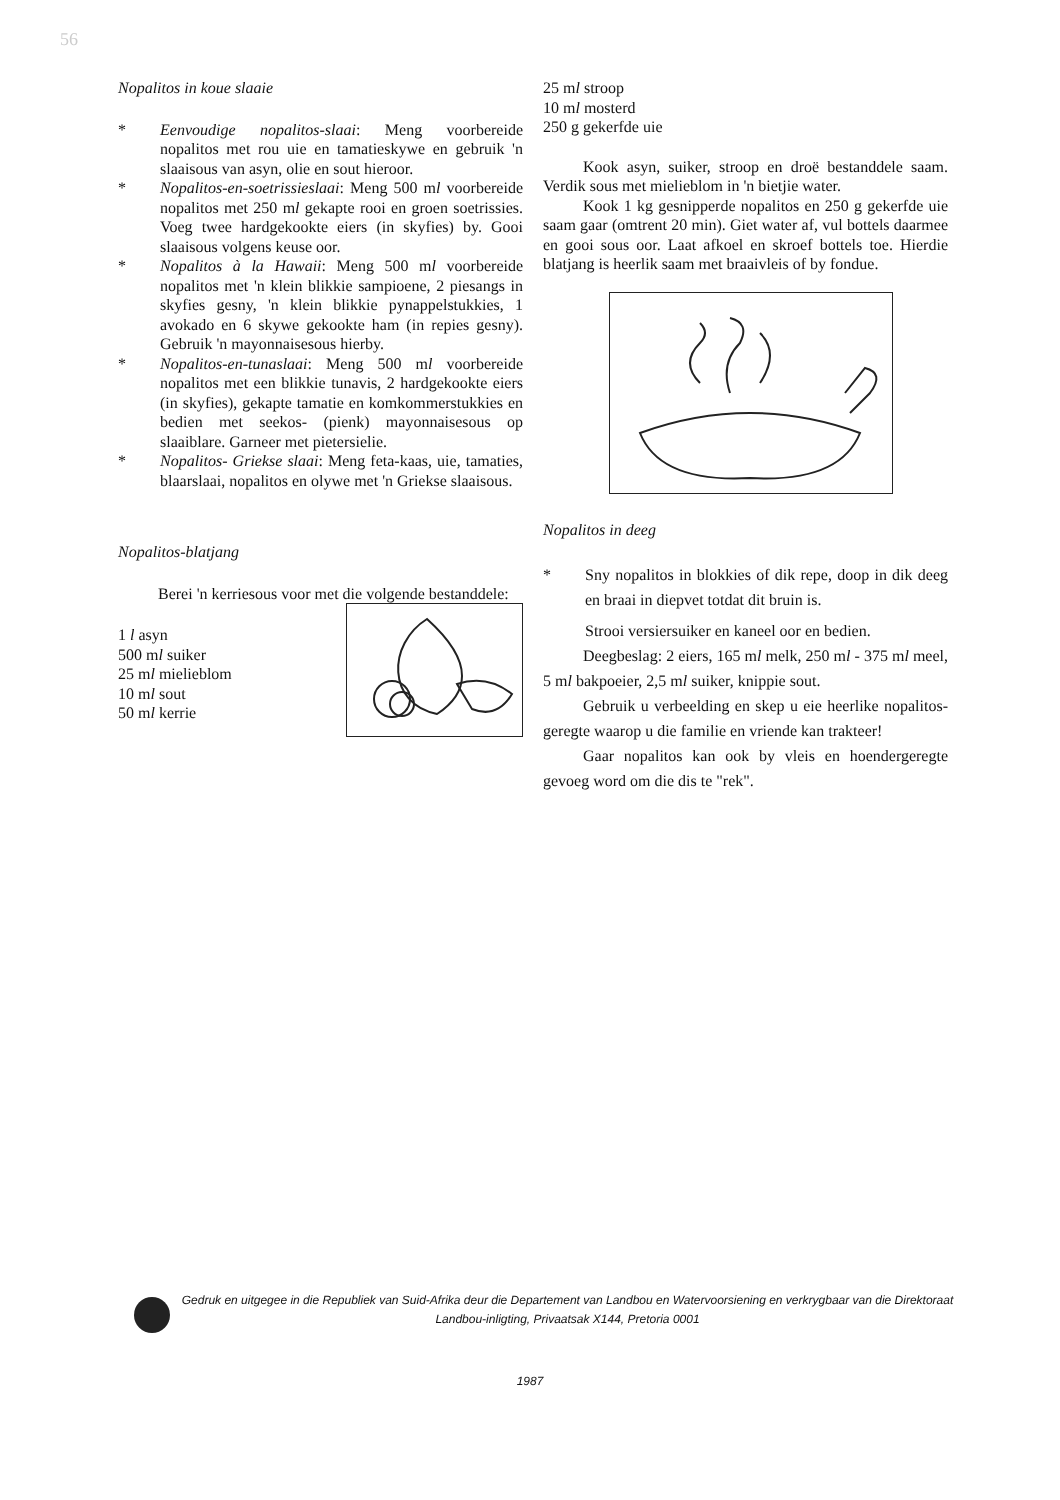56
Nopalitos in koue slaaie
* Eenvoudige nopalitos-slaai: Meng voorbereide nopalitos met rou uie en tamatieskywe en gebruik 'n slaaisous van asyn, olie en sout hieroor.
* Nopalitos-en-soetrissieslaai: Meng 500 ml voorbereide nopalitos met 250 ml gekapte rooi en groen soetrissies. Voeg twee hardgekookte eiers (in skyfies) by. Gooi slaaisous volgens keuse oor.
* Nopalitos à la Hawaii: Meng 500 ml voorbereide nopalitos met 'n klein blikkie sampioene, 2 piesangs in skyfies gesny, 'n klein blikkie pynappelstukkies, 1 avokado en 6 skywe gekookte ham (in repies gesny). Gebruik 'n mayonnaisesous hierby.
* Nopalitos-en-tunaslaai: Meng 500 ml voorbereide nopalitos met een blikkie tunavis, 2 hardgekookte eiers (in skyfies), gekapte tamatie en komkommerstukkies en bedien met seekos- (pienk) mayonnaisesous op slaaiblare. Garneer met pietersielie.
* Nopalitos- Griekse slaai: Meng feta-kaas, uie, tamaties, blaarslaai, nopalitos en olywe met 'n Griekse slaaisous.
Nopalitos-blatjang
Berei 'n kerriesous voor met die volgende bestanddele:
1 l asyn
500 ml suiker
25 ml mielieblom
10 ml sout
50 ml kerrie
25 ml stroop
10 ml mosterd
250 g gekerfde uie
Kook asyn, suiker, stroop en droë bestanddele saam. Verdik sous met mielieblom in 'n bietjie water.
Kook 1 kg gesnipperde nopalitos en 250 g gekerfde uie saam gaar (omtrent 20 min). Giet water af, vul bottels daarmee en gooi sous oor. Laat afkoel en skroef bottels toe. Hierdie blatjang is heerlik saam met braaivleis of by fondue.
Nopalitos in deeg
* Sny nopalitos in blokkies of dik repe, doop in dik deeg en braai in diepvet totdat dit bruin is.
Strooi versiersuiker en kaneel oor en bedien.
Deegbeslag: 2 eiers, 165 ml melk, 250 ml - 375 ml meel, 5 ml bakpoeier, 2,5 ml suiker, knippie sout.
Gebruik u verbeelding en skep u eie heerlike nopalitos-geregte waarop u die familie en vriende kan trakteer!
Gaar nopalitos kan ook by vleis en hoendergeregte gevoeg word om die dis te "rek".
Gedruk en uitgegee in die Republiek van Suid-Afrika deur die Departement van Landbou en Watervoorsiening en verkrygbaar van die Direktoraat Landbou-inligting, Privaatsak X144, Pretoria 0001
1987